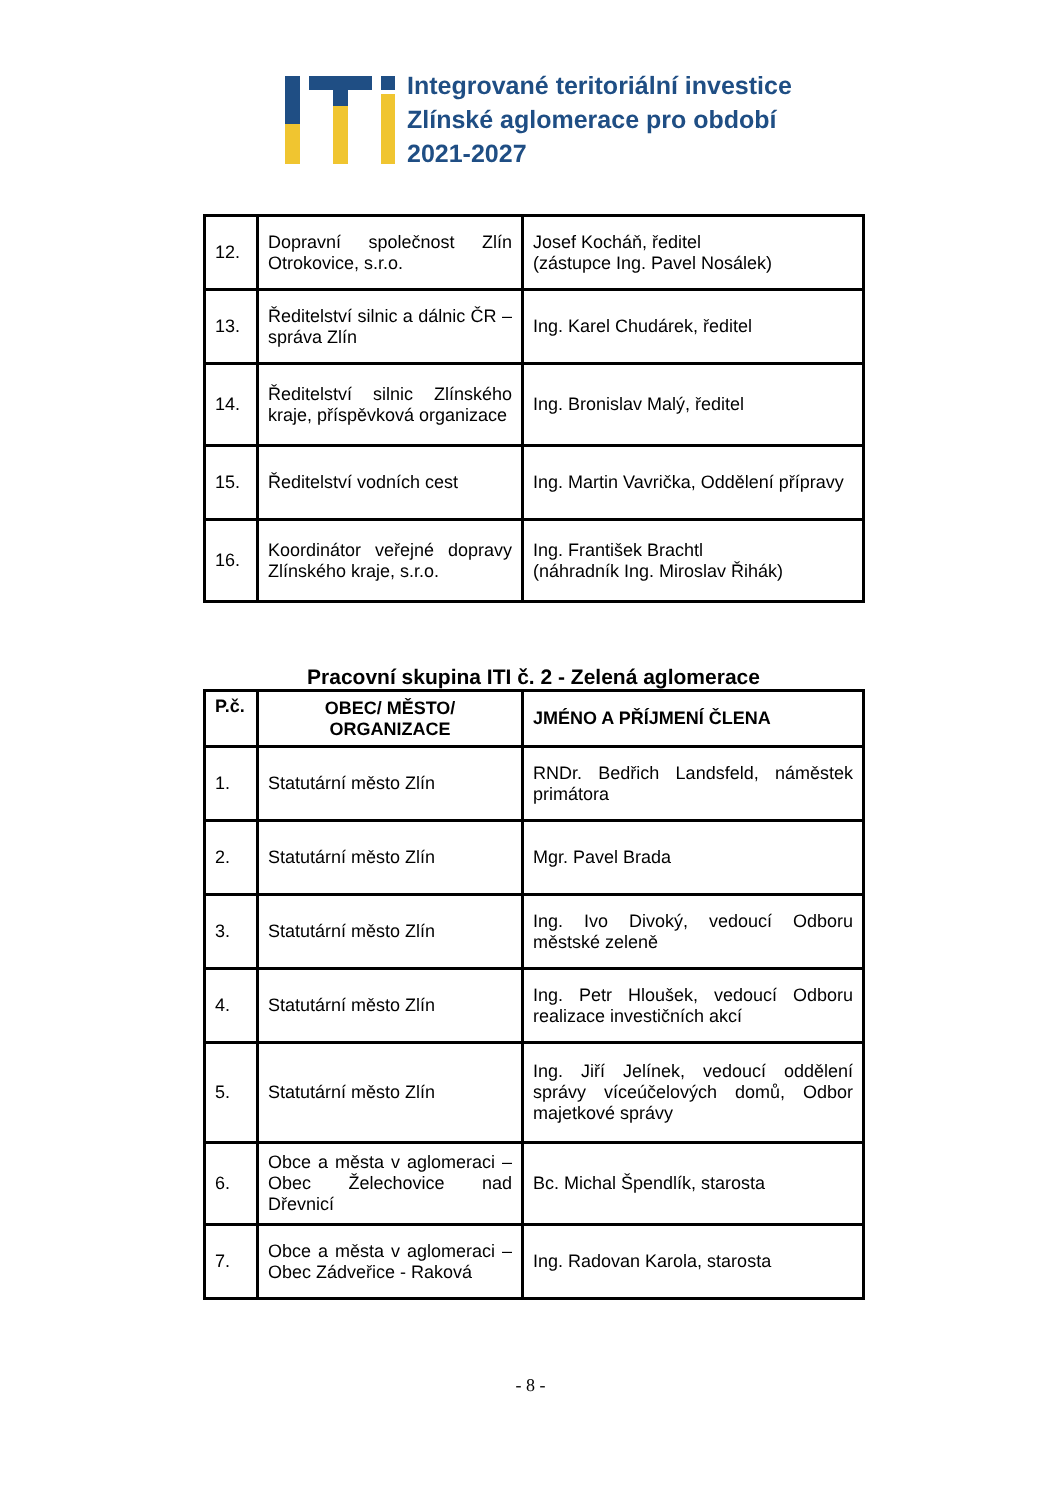Integrované teritoriální investice
Zlínské aglomerace pro období
2021-2027
| 12. | Dopravní společnost Zlín Otrokovice, s.r.o. | Josef Kocháň, ředitel (zástupce Ing. Pavel Nosálek) |
| 13. | Ředitelství silnic a dálnic ČR – správa Zlín | Ing. Karel Chudárek, ředitel |
| 14. | Ředitelství silnic Zlínského kraje, příspěvková organizace | Ing. Bronislav Malý, ředitel |
| 15. | Ředitelství vodních cest | Ing. Martin Vavrička, Oddělení přípravy |
| 16. | Koordinátor veřejné dopravy Zlínského kraje, s.r.o. | Ing. František Brachtl (náhradník Ing. Miroslav Řihák) |
Pracovní skupina ITI č. 2 - Zelená aglomerace
| P.č. | OBEC/ MĚSTO/ ORGANIZACE | JMÉNO A PŘÍJMENÍ ČLENA |
| --- | --- | --- |
| 1. | Statutární město Zlín | RNDr. Bedřich Landsfeld, náměstek primátora |
| 2. | Statutární město Zlín | Mgr. Pavel Brada |
| 3. | Statutární město Zlín | Ing. Ivo Divoký, vedoucí Odboru městské zeleně |
| 4. | Statutární město Zlín | Ing. Petr Hloušek, vedoucí Odboru realizace investičních akcí |
| 5. | Statutární město Zlín | Ing. Jiří Jelínek, vedoucí oddělení správy víceúčelových domů, Odbor majetkové správy |
| 6. | Obce a města v aglomeraci – Obec Želechovice nad Dřevnicí | Bc. Michal Špendlík, starosta |
| 7. | Obce a města v aglomeraci – Obec Zádveřice - Raková | Ing. Radovan Karola, starosta |
- 8 -